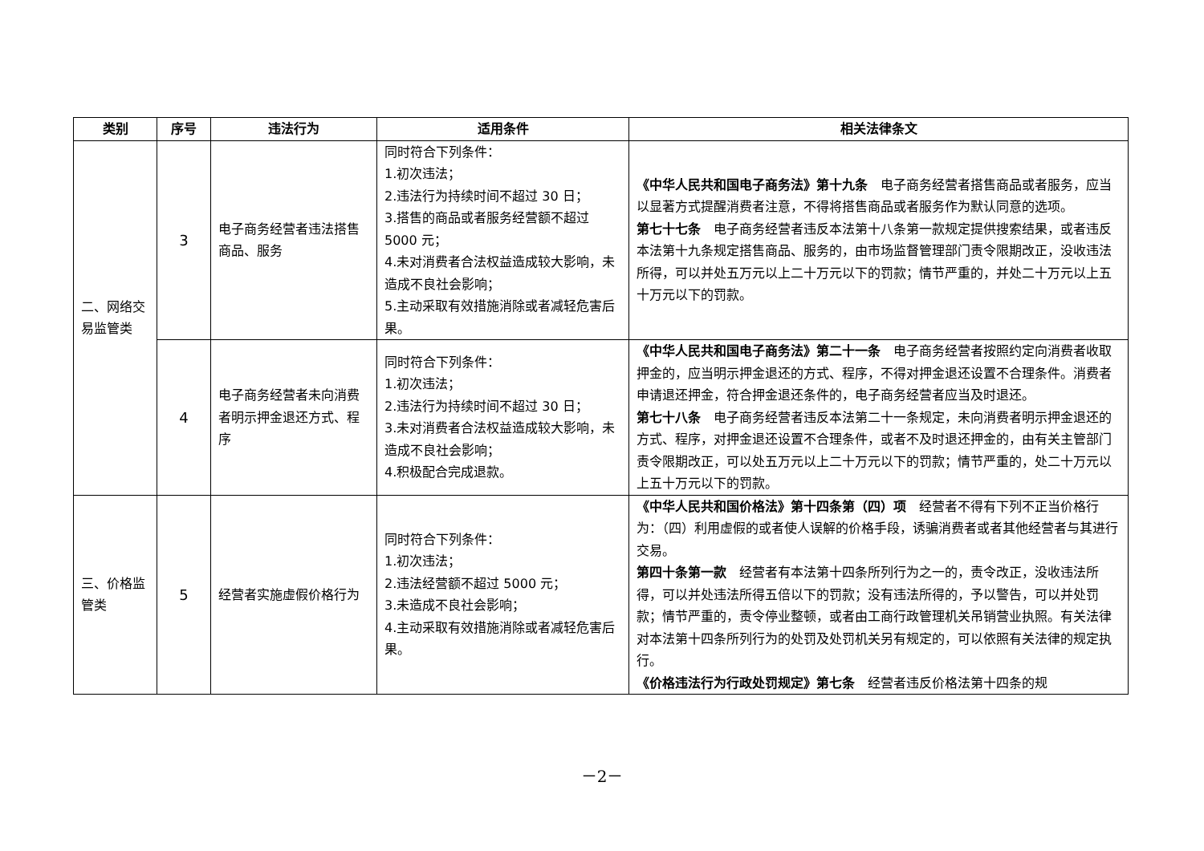| 类别 | 序号 | 违法行为 | 适用条件 | 相关法律条文 |
| --- | --- | --- | --- | --- |
| 二、网络交易监管类 | 3 | 电子商务经营者违法搭售商品、服务 | 同时符合下列条件： 1.初次违法； 2.违法行为持续时间不超过 30 日； 3.搭售的商品或者服务经营额不超过 5000 元； 4.未对消费者合法权益造成较大影响，未造成不良社会影响； 5.主动采取有效措施消除或者减轻危害后果。 | 《中华人民共和国电子商务法》第十九条 电子商务经营者搭售商品或者服务，应当以显著方式提醒消费者注意，不得将搭售商品或者服务作为默认同意的选项。 第七十七条 电子商务经营者违反本法第十八条第一款规定提供搜索结果，或者违反本法第十九条规定搭售商品、服务的，由市场监督管理部门责令限期改正，没收违法所得，可以并处五万元以上二十万元以下的罚款；情节严重的，并处二十万元以上五十万元以下的罚款。 |
| | 4 | 电子商务经营者未向消费者明示押金退还方式、程序 | 同时符合下列条件： 1.初次违法； 2.违法行为持续时间不超过 30 日； 3.未对消费者合法权益造成较大影响，未造成不良社会影响； 4.积极配合完成退款。 | 《中华人民共和国电子商务法》第二十一条 电子商务经营者按照约定向消费者收取押金的，应当明示押金退还的方式、程序，不得对押金退还设置不合理条件。消费者申请退还押金，符合押金退还条件的，电子商务经营者应当及时退还。 第七十八条 电子商务经营者违反本法第二十一条规定，未向消费者明示押金退还的方式、程序，对押金退还设置不合理条件，或者不及时退还押金的，由有关主管部门责令限期改正，可以处五万元以上二十万元以下的罚款；情节严重的，处二十万元以上五十万元以下的罚款。 |
| 三、价格监管类 | 5 | 经营者实施虚假价格行为 | 同时符合下列条件： 1.初次违法； 2.违法经营额不超过 5000 元； 3.未造成不良社会影响； 4.主动采取有效措施消除或者减轻危害后果。 | 《中华人民共和国价格法》第十四条第（四）项 经营者不得有下列不正当价格行为：（四）利用虚假的或者使人误解的价格手段，诱骗消费者或者其他经营者与其进行交易。 第四十条第一款 经营者有本法第十四条所列行为之一的，责令改正，没收违法所得，可以并处违法所得五倍以下的罚款；没有违法所得的，予以警告，可以并处罚款；情节严重的，责令停业整顿，或者由工商行政管理机关吊销营业执照。有关法律对本法第十四条所列行为的处罚及处罚机关另有规定的，可以依照有关法律的规定执行。 《价格违法行为行政处罚规定》第七条 经营者违反价格法第十四条的规 |
－2－